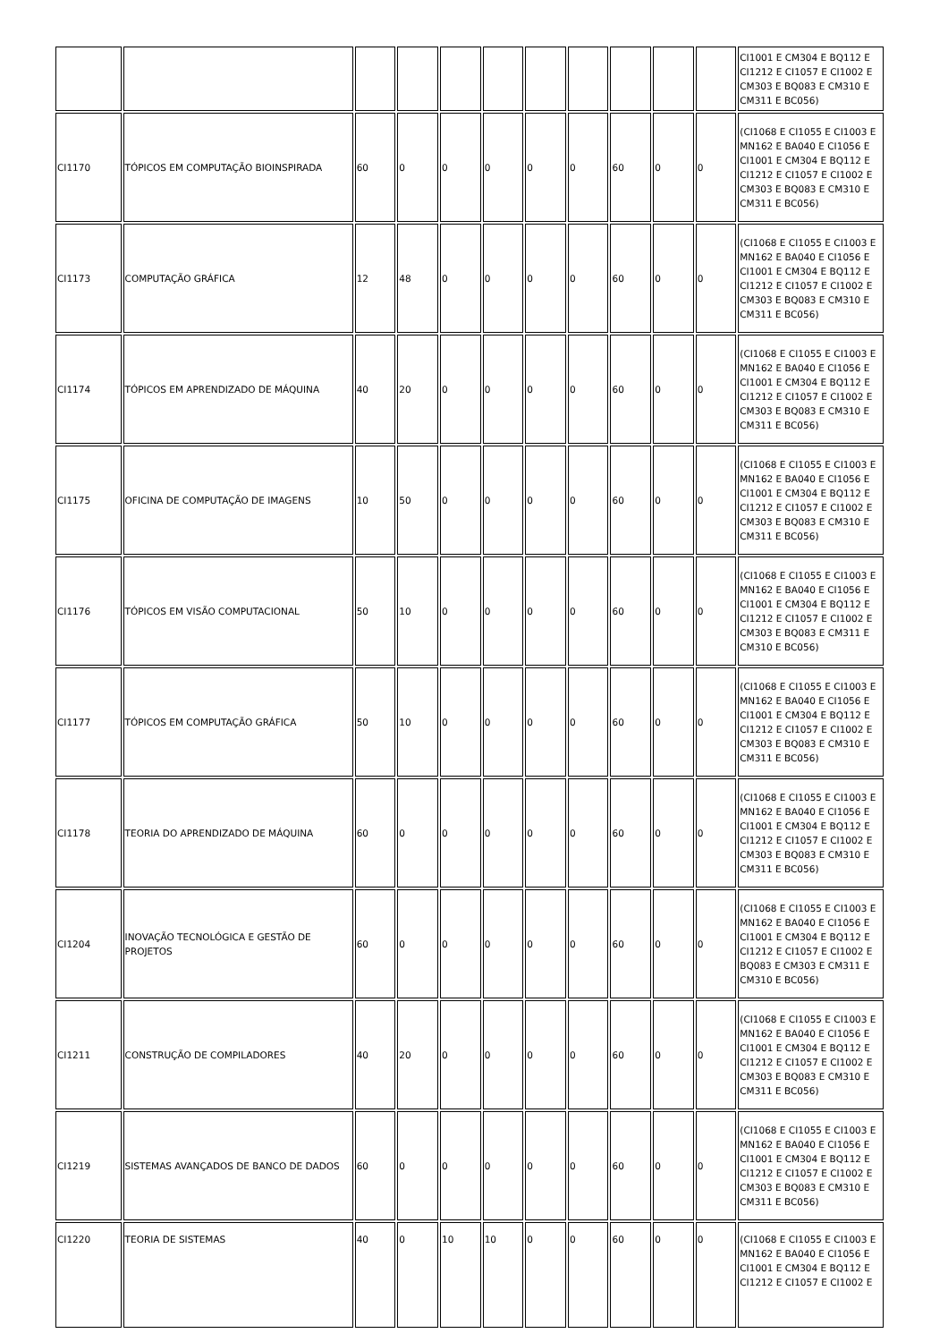| | | | | | | | | | | | CI1001 E CM304 E BQ112 E CI1212 E CI1057 E CI1002 E CM303 E BQ083 E CM310 E CM311 E BC056) |
| CI1170 | TÓPICOS EM COMPUTAÇÃO BIOINSPIRADA | 60 | 0 | 0 | 0 | 0 | 0 | 60 | 0 | 0 | (CI1068 E CI1055 E CI1003 E MN162 E BA040 E CI1056 E CI1001 E CM304 E BQ112 E CI1212 E CI1057 E CI1002 E CM303 E BQ083 E CM310 E CM311 E BC056) |
| CI1173 | COMPUTAÇÃO GRÁFICA | 12 | 48 | 0 | 0 | 0 | 0 | 60 | 0 | 0 | (CI1068 E CI1055 E CI1003 E MN162 E BA040 E CI1056 E CI1001 E CM304 E BQ112 E CI1212 E CI1057 E CI1002 E CM303 E BQ083 E CM310 E CM311 E BC056) |
| CI1174 | TÓPICOS EM APRENDIZADO DE MÁQUINA | 40 | 20 | 0 | 0 | 0 | 0 | 60 | 0 | 0 | (CI1068 E CI1055 E CI1003 E MN162 E BA040 E CI1056 E CI1001 E CM304 E BQ112 E CI1212 E CI1057 E CI1002 E CM303 E BQ083 E CM310 E CM311 E BC056) |
| CI1175 | OFICINA DE COMPUTAÇÃO DE IMAGENS | 10 | 50 | 0 | 0 | 0 | 0 | 60 | 0 | 0 | (CI1068 E CI1055 E CI1003 E MN162 E BA040 E CI1056 E CI1001 E CM304 E BQ112 E CI1212 E CI1057 E CI1002 E CM303 E BQ083 E CM310 E CM311 E BC056) |
| CI1176 | TÓPICOS EM VISÃO COMPUTACIONAL | 50 | 10 | 0 | 0 | 0 | 0 | 60 | 0 | 0 | (CI1068 E CI1055 E CI1003 E MN162 E BA040 E CI1056 E CI1001 E CM304 E BQ112 E CI1212 E CI1057 E CI1002 E CM303 E BQ083 E CM311 E CM310 E BC056) |
| CI1177 | TÓPICOS EM COMPUTAÇÃO GRÁFICA | 50 | 10 | 0 | 0 | 0 | 0 | 60 | 0 | 0 | (CI1068 E CI1055 E CI1003 E MN162 E BA040 E CI1056 E CI1001 E CM304 E BQ112 E CI1212 E CI1057 E CI1002 E CM303 E BQ083 E CM310 E CM311 E BC056) |
| CI1178 | TEORIA DO APRENDIZADO DE MÁQUINA | 60 | 0 | 0 | 0 | 0 | 0 | 60 | 0 | 0 | (CI1068 E CI1055 E CI1003 E MN162 E BA040 E CI1056 E CI1001 E CM304 E BQ112 E CI1212 E CI1057 E CI1002 E CM303 E BQ083 E CM310 E CM311 E BC056) |
| CI1204 | INOVAÇÃO TECNOLÓGICA E GESTÃO DE PROJETOS | 60 | 0 | 0 | 0 | 0 | 0 | 60 | 0 | 0 | (CI1068 E CI1055 E CI1003 E MN162 E BA040 E CI1056 E CI1001 E CM304 E BQ112 E CI1212 E CI1057 E CI1002 E BQ083 E CM303 E CM311 E CM310 E BC056) |
| CI1211 | CONSTRUÇÃO DE COMPILADORES | 40 | 20 | 0 | 0 | 0 | 0 | 60 | 0 | 0 | (CI1068 E CI1055 E CI1003 E MN162 E BA040 E CI1056 E CI1001 E CM304 E BQ112 E CI1212 E CI1057 E CI1002 E CM303 E BQ083 E CM310 E CM311 E BC056) |
| CI1219 | SISTEMAS AVANÇADOS DE BANCO DE DADOS | 60 | 0 | 0 | 0 | 0 | 0 | 60 | 0 | 0 | (CI1068 E CI1055 E CI1003 E MN162 E BA040 E CI1056 E CI1001 E CM304 E BQ112 E CI1212 E CI1057 E CI1002 E CM303 E BQ083 E CM310 E CM311 E BC056) |
| CI1220 | TEORIA DE SISTEMAS | 40 | 0 | 10 | 10 | 0 | 0 | 60 | 0 | 0 | (CI1068 E CI1055 E CI1003 E MN162 E BA040 E CI1056 E CI1001 E CM304 E BQ112 E CI1212 E CI1057 E CI1002 E |